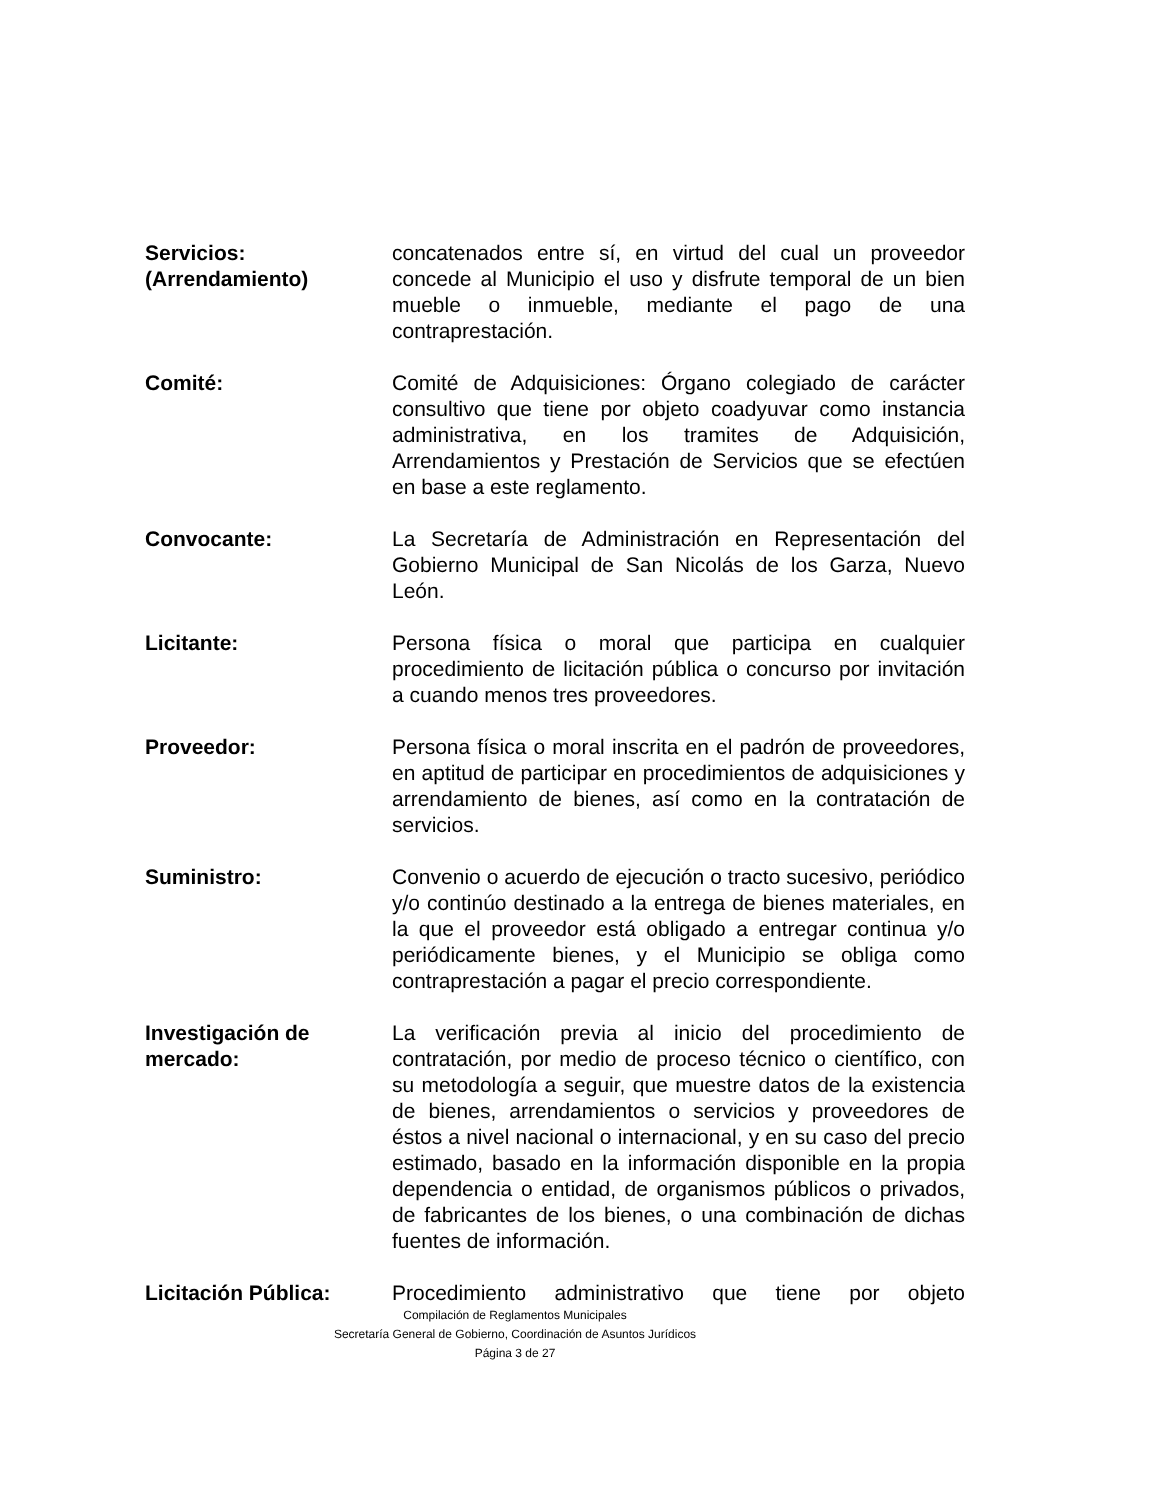Servicios:
(Arrendamiento)
concatenados entre sí, en virtud del cual un proveedor concede al Municipio el uso y disfrute temporal de un bien mueble o inmueble, mediante el pago de una contraprestación.
Comité: Comité de Adquisiciones: Órgano colegiado de carácter consultivo que tiene por objeto coadyuvar como instancia administrativa, en los tramites de Adquisición, Arrendamientos y Prestación de Servicios que se efectúen en base a este reglamento.
Convocante: La Secretaría de Administración en Representación del Gobierno Municipal de San Nicolás de los Garza, Nuevo León.
Licitante: Persona física o moral que participa en cualquier procedimiento de licitación pública o concurso por invitación a cuando menos tres proveedores.
Proveedor: Persona física o moral inscrita en el padrón de proveedores, en aptitud de participar en procedimientos de adquisiciones y arrendamiento de bienes, así como en la contratación de servicios.
Suministro: Convenio o acuerdo de ejecución o tracto sucesivo, periódico y/o continúo destinado a la entrega de bienes materiales, en la que el proveedor está obligado a entregar continua y/o periódicamente bienes, y el Municipio se obliga como contraprestación a pagar el precio correspondiente.
Investigación de
mercado:
La verificación previa al inicio del procedimiento de contratación, por medio de proceso técnico o científico, con su metodología a seguir, que muestre datos de la existencia de bienes, arrendamientos o servicios y proveedores de éstos a nivel nacional o internacional, y en su caso del precio estimado, basado en la información disponible en la propia dependencia o entidad, de organismos públicos o privados, de fabricantes de los bienes, o una combinación de dichas fuentes de información.
Licitación Pública: Procedimiento administrativo que tiene por objeto
Compilación de Reglamentos Municipales
Secretaría General de Gobierno, Coordinación de Asuntos Jurídicos
Página 3 de 27